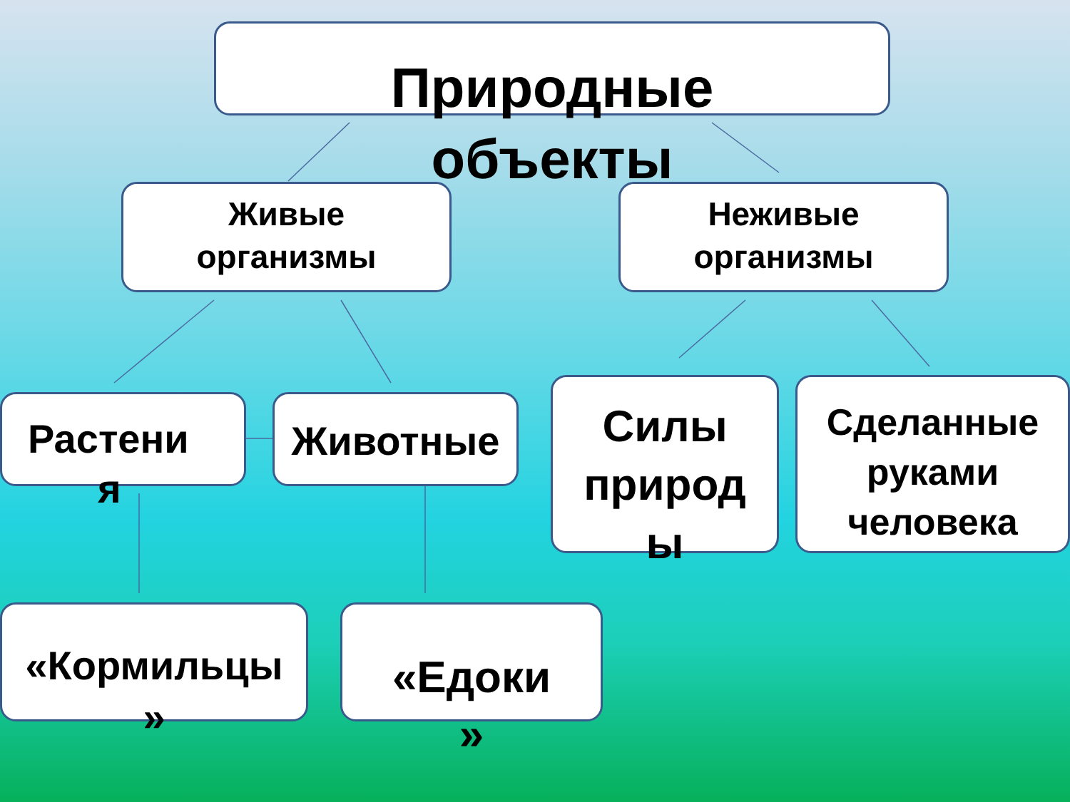Природные
объекты
Живые
организмы
Неживые
организмы
Растени
я
Животные
Силы
природ
ы
Сделанные
руками
человека
«Кормильцы
»
«Едоки
»